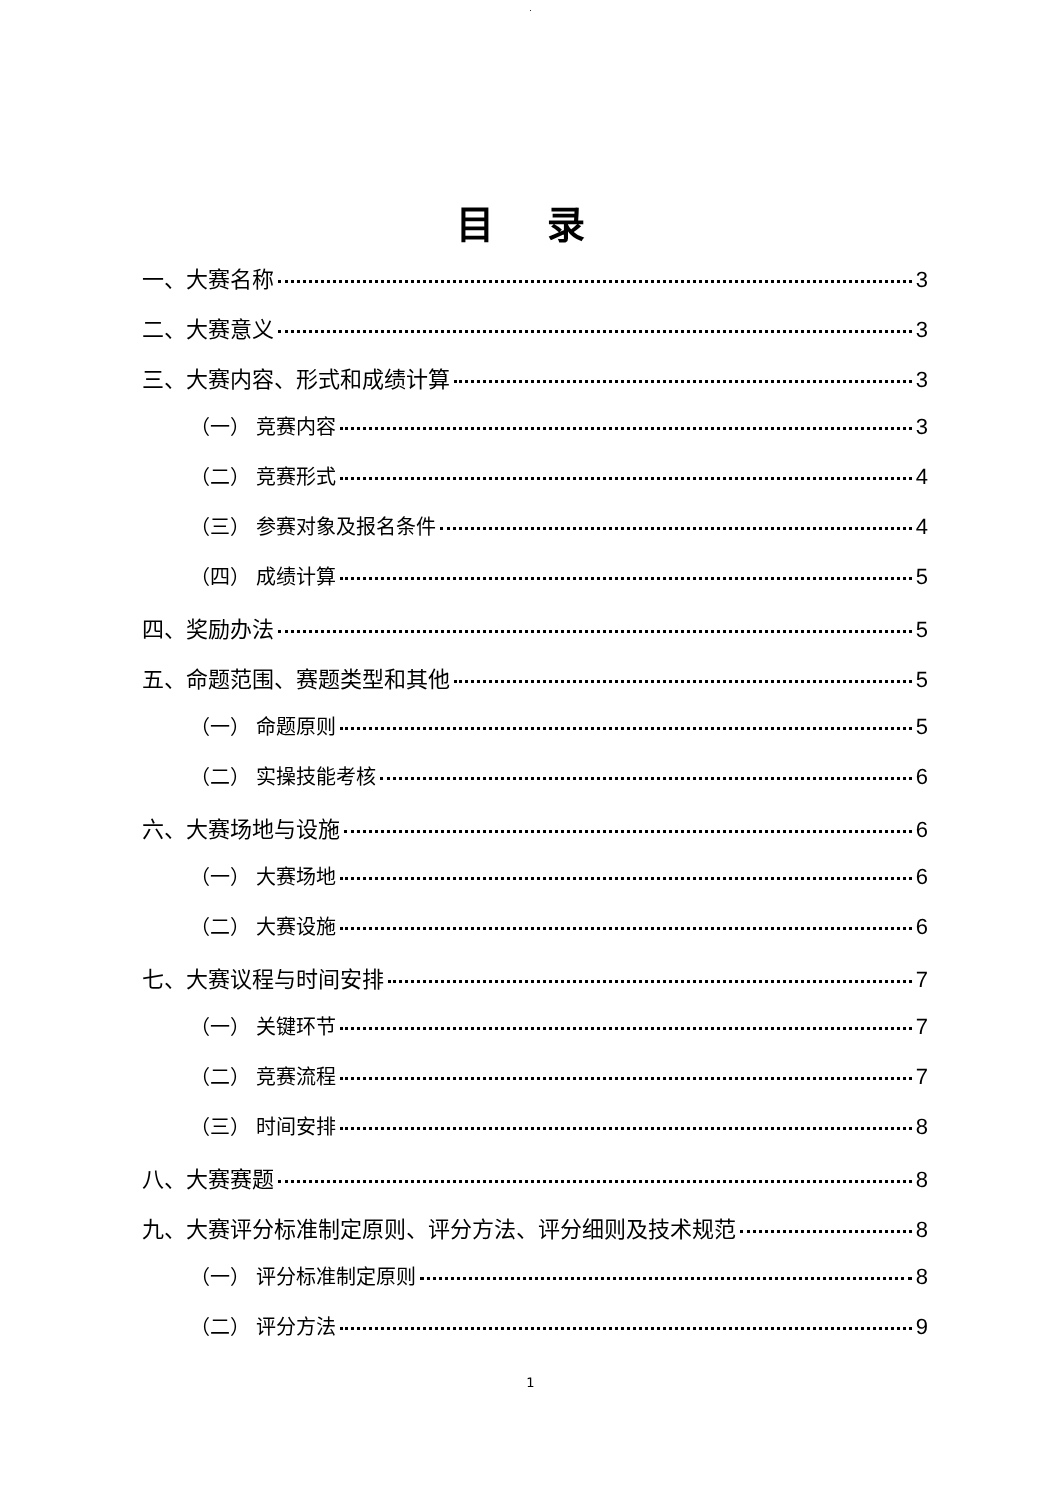.
目 录
一、大赛名称 3
二、大赛意义 3
三、大赛内容、形式和成绩计算 3
（一） 竞赛内容 3
（二） 竞赛形式 4
（三） 参赛对象及报名条件 4
（四） 成绩计算 5
四、奖励办法 5
五、命题范围、赛题类型和其他 5
（一） 命题原则 5
（二） 实操技能考核 6
六、大赛场地与设施 6
（一） 大赛场地 6
（二） 大赛设施 6
七、大赛议程与时间安排 7
（一） 关键环节 7
（二） 竞赛流程 7
（三） 时间安排 8
八、大赛赛题 8
九、大赛评分标准制定原则、评分方法、评分细则及技术规范 8
（一） 评分标准制定原则 8
（二） 评分方法 9
1